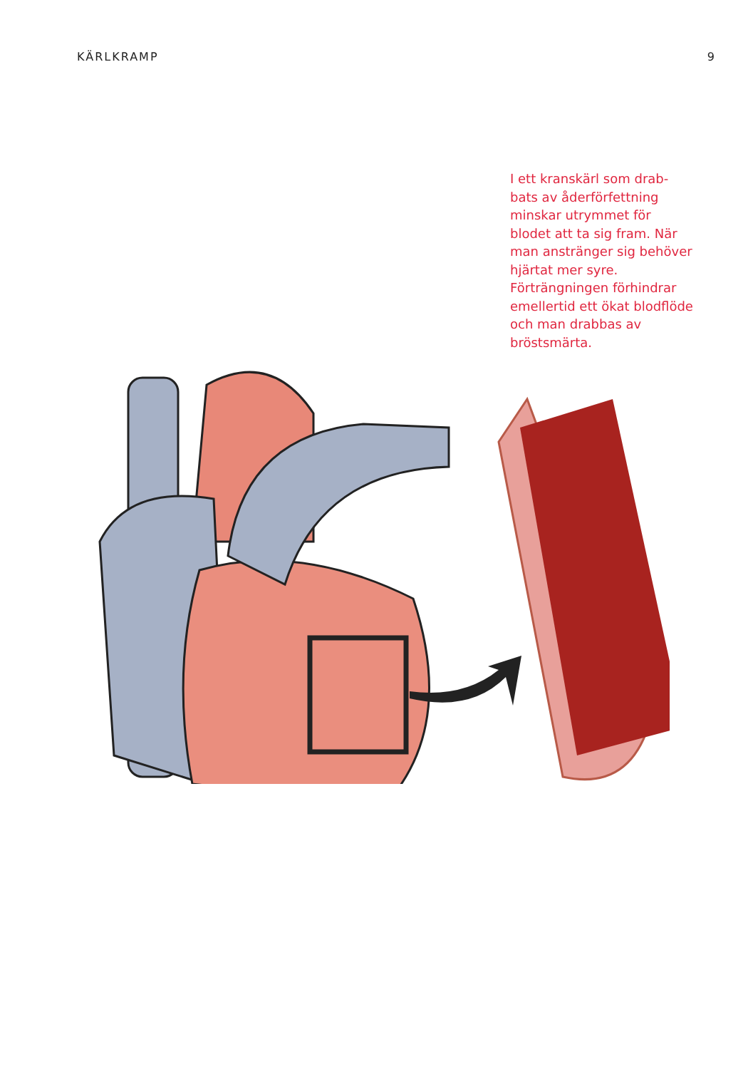KÄRLKRAMP 9
I ett kranskärl som drab-bats av åderförfettning minskar utrymmet för blodet att ta sig fram. När man anstränger sig behöver hjärtat mer syre. Förträngningen förhindrar emellertid ett ökat blodflöde och man drabbas av bröstsmärta.